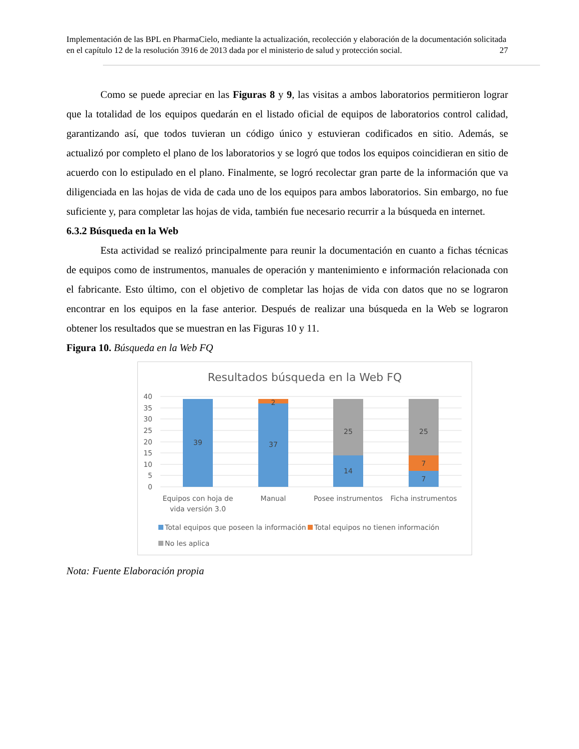Implementación de las BPL en PharmaCielo, mediante la actualización, recolección y elaboración de la documentación solicitada en el capítulo 12 de la resolución 3916 de 2013 dada por el ministerio de salud y protección social. 27
Como se puede apreciar en las Figuras 8 y 9, las visitas a ambos laboratorios permitieron lograr que la totalidad de los equipos quedarán en el listado oficial de equipos de laboratorios control calidad, garantizando así, que todos tuvieran un código único y estuvieran codificados en sitio. Además, se actualizó por completo el plano de los laboratorios y se logró que todos los equipos coincidieran en sitio de acuerdo con lo estipulado en el plano. Finalmente, se logró recolectar gran parte de la información que va diligenciada en las hojas de vida de cada uno de los equipos para ambos laboratorios. Sin embargo, no fue suficiente y, para completar las hojas de vida, también fue necesario recurrir a la búsqueda en internet.
6.3.2 Búsqueda en la Web
Esta actividad se realizó principalmente para reunir la documentación en cuanto a fichas técnicas de equipos como de instrumentos, manuales de operación y mantenimiento e información relacionada con el fabricante. Esto último, con el objetivo de completar las hojas de vida con datos que no se lograron encontrar en los equipos en la fase anterior. Después de realizar una búsqueda en la Web se lograron obtener los resultados que se muestran en las Figuras 10 y 11.
Figura 10. Búsqueda en la Web FQ
Resultados búsqueda en la Web FQ
40
35
30
25
20
15
10
5
0
39
37
2
25
14
25
7
7
Equipos con hoja de
vida versión 3.0
Manual
Posee instrumentos
Ficha instrumentos
Total equipos que poseen la información
Total equipos no tienen información
No les aplica
Nota: Fuente Elaboración propia